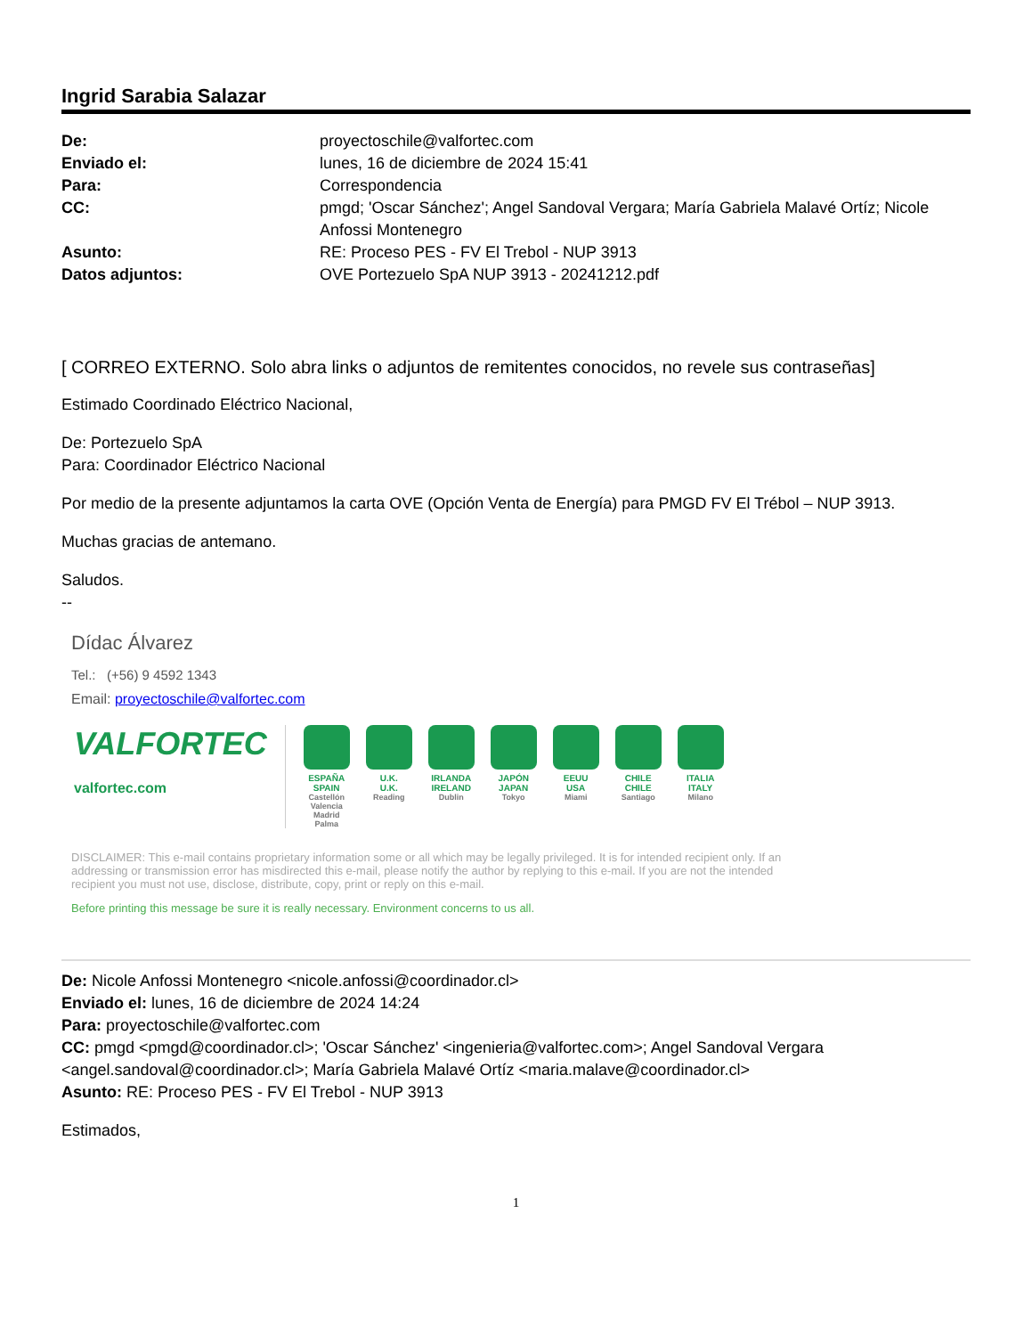Ingrid Sarabia Salazar
| De: | proyectoschile@valfortec.com |
| Enviado el: | lunes, 16 de diciembre de 2024 15:41 |
| Para: | Correspondencia |
| CC: | pmgd; 'Oscar Sánchez'; Angel Sandoval Vergara; María Gabriela Malavé Ortíz; Nicole Anfossi Montenegro |
| Asunto: | RE: Proceso PES - FV El Trebol - NUP 3913 |
| Datos adjuntos: | OVE Portezuelo SpA NUP 3913 - 20241212.pdf |
[ CORREO EXTERNO. Solo abra links o adjuntos de remitentes conocidos, no revele sus contraseñas]
Estimado Coordinado Eléctrico Nacional,
De: Portezuelo SpA
Para: Coordinador Eléctrico Nacional
Por medio de la presente adjuntamos la carta OVE (Opción Venta de Energía) para PMGD FV El Trébol – NUP 3913.
Muchas gracias de antemano.
Saludos.
--
Dídac Álvarez
Tel.: (+56) 9 4592 1343
Email: proyectoschile@valfortec.com
VALFORTEC
valfortec.com
ESPAÑA
SPAIN
Castellón Valencia Madrid Palma
U.K.
U.K.
Reading
IRLANDA
IRELAND
Dublin
JAPÓN
JAPAN
Tokyo
EEUU
USA
Miami
CHILE
CHILE
Santiago
ITALIA
ITALY
Milano
DISCLAIMER: This e-mail contains proprietary information some or all which may be legally privileged. It is for intended recipient only. If an addressing or transmission error has misdirected this e-mail, please notify the author by replying to this e-mail. If you are not the intended recipient you must not use, disclose, distribute, copy, print or reply on this e-mail.
Before printing this message be sure it is really necessary. Environment concerns to us all.
De: Nicole Anfossi Montenegro <nicole.anfossi@coordinador.cl>
Enviado el: lunes, 16 de diciembre de 2024 14:24
Para: proyectoschile@valfortec.com
CC: pmgd <pmgd@coordinador.cl>; 'Oscar Sánchez' <ingenieria@valfortec.com>; Angel Sandoval Vergara <angel.sandoval@coordinador.cl>; María Gabriela Malavé Ortíz <maria.malave@coordinador.cl>
Asunto: RE: Proceso PES - FV El Trebol - NUP 3913
Estimados,
1